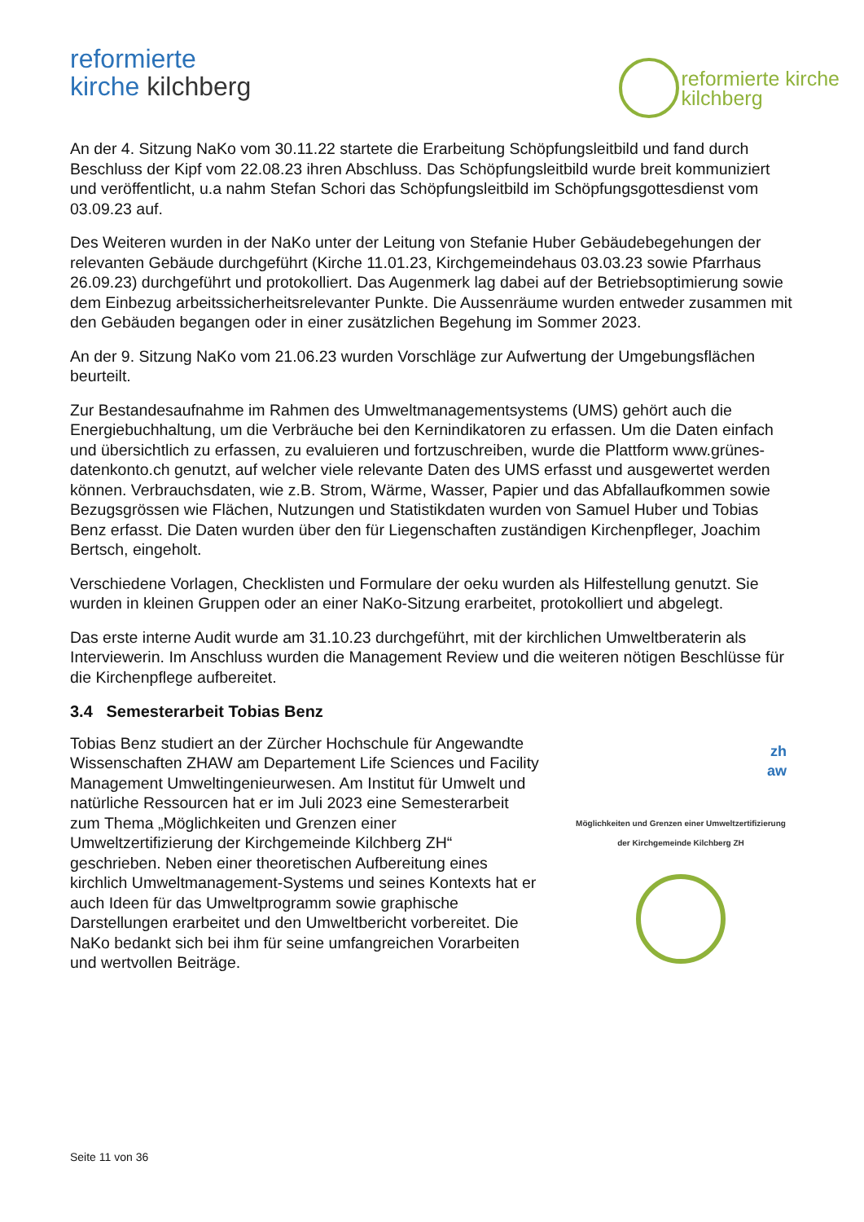reformierte
kirche kilchberg
reformierte kirche
kilchberg
An der 4. Sitzung NaKo vom 30.11.22 startete die Erarbeitung Schöpfungsleitbild und fand durch Beschluss der Kipf vom 22.08.23 ihren Abschluss. Das Schöpfungsleitbild wurde breit kommuniziert und veröffentlicht, u.a nahm Stefan Schori das Schöpfungsleitbild im Schöpfungsgottesdienst vom 03.09.23 auf.
Des Weiteren wurden in der NaKo unter der Leitung von Stefanie Huber Gebäudebegehungen der relevanten Gebäude durchgeführt (Kirche 11.01.23, Kirchgemeindehaus 03.03.23 sowie Pfarrhaus 26.09.23) durchgeführt und protokolliert. Das Augenmerk lag dabei auf der Betriebsoptimierung sowie dem Einbezug arbeitssicherheitsrelevanter Punkte. Die Aussenräume wurden entweder zusammen mit den Gebäuden begangen oder in einer zusätzlichen Begehung im Sommer 2023.
An der 9. Sitzung NaKo vom 21.06.23 wurden Vorschläge zur Aufwertung der Umgebungsflächen beurteilt.
Zur Bestandesaufnahme im Rahmen des Umweltmanagementsystems (UMS) gehört auch die Energiebuchhaltung, um die Verbräuche bei den Kernindikatoren zu erfassen. Um die Daten einfach und übersichtlich zu erfassen, zu evaluieren und fortzuschreiben, wurde die Plattform www.grünes-datenkonto.ch genutzt, auf welcher viele relevante Daten des UMS erfasst und ausgewertet werden können. Verbrauchsdaten, wie z.B. Strom, Wärme, Wasser, Papier und das Abfallaufkommen sowie Bezugsgrössen wie Flächen, Nutzungen und Statistikdaten wurden von Samuel Huber und Tobias Benz erfasst. Die Daten wurden über den für Liegenschaften zuständigen Kirchenpfleger, Joachim Bertsch, eingeholt.
Verschiedene Vorlagen, Checklisten und Formulare der oeku wurden als Hilfestellung genutzt. Sie wurden in kleinen Gruppen oder an einer NaKo-Sitzung erarbeitet, protokolliert und abgelegt.
Das erste interne Audit wurde am 31.10.23 durchgeführt, mit der kirchlichen Umweltberaterin als Interviewerin. Im Anschluss wurden die Management Review und die weiteren nötigen Beschlüsse für die Kirchenpflege aufbereitet.
3.4 Semesterarbeit Tobias Benz
Tobias Benz studiert an der Zürcher Hochschule für Angewandte Wissenschaften ZHAW am Departement Life Sciences und Facility Management Umweltingenieurwesen. Am Institut für Umwelt und natürliche Ressourcen hat er im Juli 2023 eine Semesterarbeit zum Thema „Möglichkeiten und Grenzen einer Umweltzertifizierung der Kirchgemeinde Kilchberg ZH“ geschrieben. Neben einer theoretischen Aufbereitung eines kirchlich Umweltmanagement-Systems und seines Kontexts hat er auch Ideen für das Umweltprogramm sowie graphische Darstellungen erarbeitet und den Umweltbericht vorbereitet. Die NaKo bedankt sich bei ihm für seine umfangreichen Vorarbeiten und wertvollen Beiträge.
zh
aw
Möglichkeiten und Grenzen einer Umweltzertifizierung der Kirchgemeinde Kilchberg ZH
Seite 11 von 36